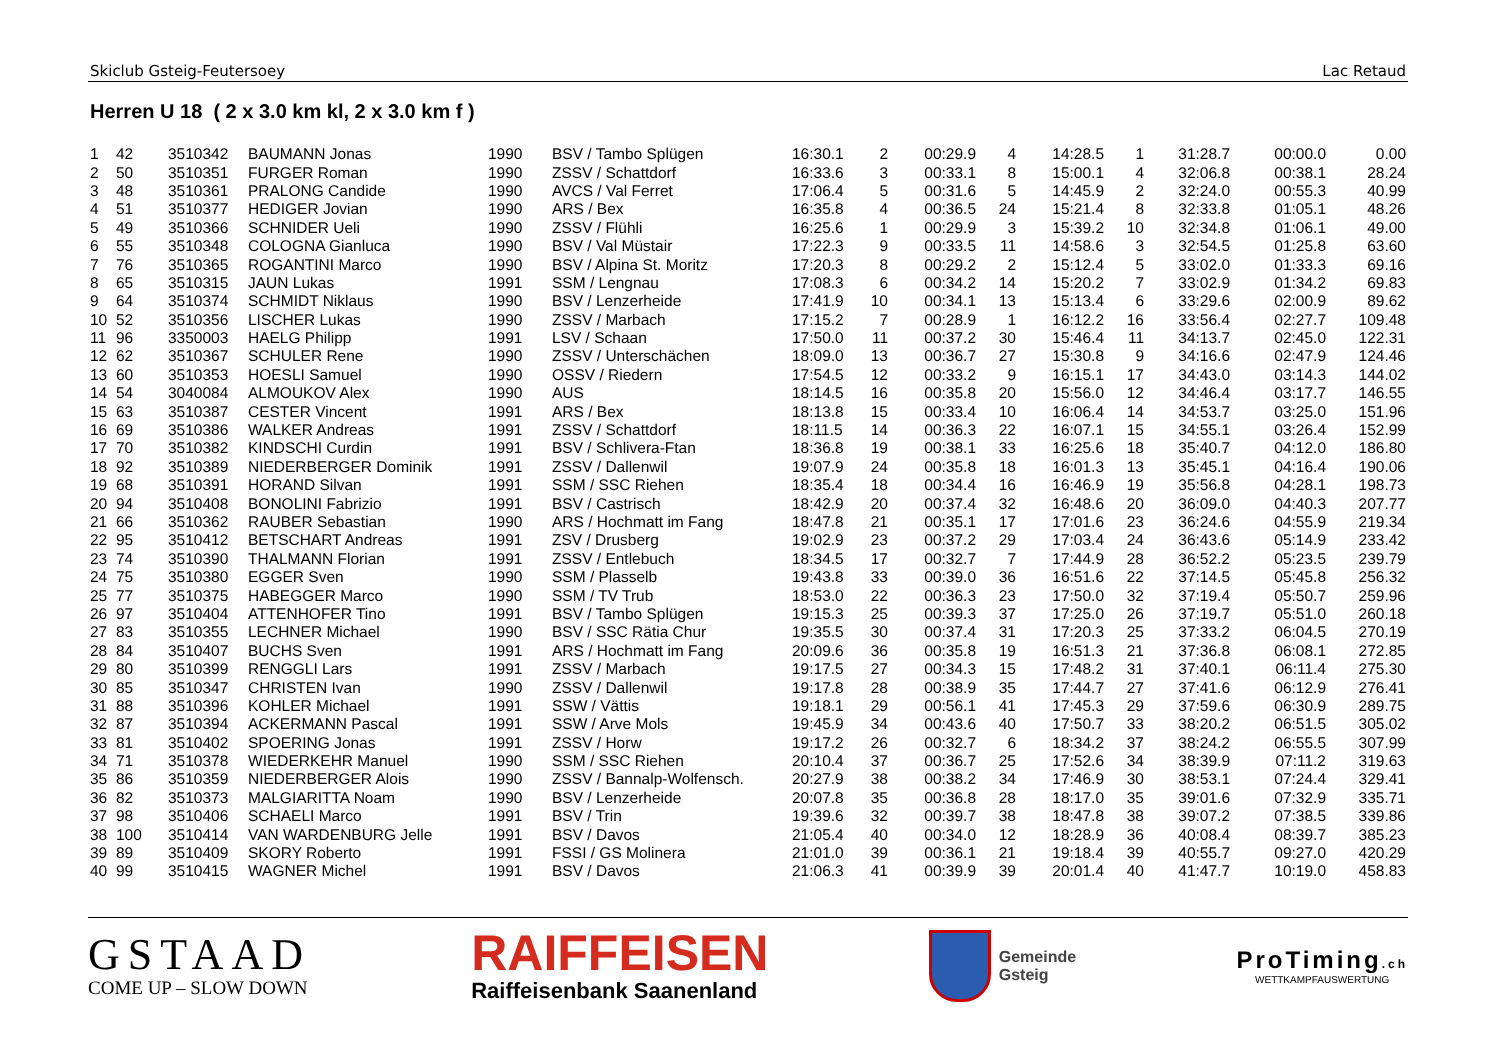Skiclub Gsteig-Feutersoey Lac Retaud
Herren U 18 ( 2 x 3.0 km kl, 2 x 3.0 km f )
| 1 | 42 | 3510342 | BAUMANN Jonas | 1990 | BSV / Tambo Splügen | 16:30.1 | 2 | 00:29.9 | 4 | 14:28.5 | 1 | 31:28.7 | 00:00.0 | 0.00 |
| 2 | 50 | 3510351 | FURGER Roman | 1990 | ZSSV / Schattdorf | 16:33.6 | 3 | 00:33.1 | 8 | 15:00.1 | 4 | 32:06.8 | 00:38.1 | 28.24 |
| 3 | 48 | 3510361 | PRALONG Candide | 1990 | AVCS / Val Ferret | 17:06.4 | 5 | 00:31.6 | 5 | 14:45.9 | 2 | 32:24.0 | 00:55.3 | 40.99 |
| 4 | 51 | 3510377 | HEDIGER Jovian | 1990 | ARS / Bex | 16:35.8 | 4 | 00:36.5 | 24 | 15:21.4 | 8 | 32:33.8 | 01:05.1 | 48.26 |
| 5 | 49 | 3510366 | SCHNIDER Ueli | 1990 | ZSSV / Flühli | 16:25.6 | 1 | 00:29.9 | 3 | 15:39.2 | 10 | 32:34.8 | 01:06.1 | 49.00 |
| 6 | 55 | 3510348 | COLOGNA Gianluca | 1990 | BSV / Val Müstair | 17:22.3 | 9 | 00:33.5 | 11 | 14:58.6 | 3 | 32:54.5 | 01:25.8 | 63.60 |
| 7 | 76 | 3510365 | ROGANTINI Marco | 1990 | BSV / Alpina St. Moritz | 17:20.3 | 8 | 00:29.2 | 2 | 15:12.4 | 5 | 33:02.0 | 01:33.3 | 69.16 |
| 8 | 65 | 3510315 | JAUN Lukas | 1991 | SSM / Lengnau | 17:08.3 | 6 | 00:34.2 | 14 | 15:20.2 | 7 | 33:02.9 | 01:34.2 | 69.83 |
| 9 | 64 | 3510374 | SCHMIDT Niklaus | 1990 | BSV / Lenzerheide | 17:41.9 | 10 | 00:34.1 | 13 | 15:13.4 | 6 | 33:29.6 | 02:00.9 | 89.62 |
| 10 | 52 | 3510356 | LISCHER Lukas | 1990 | ZSSV / Marbach | 17:15.2 | 7 | 00:28.9 | 1 | 16:12.2 | 16 | 33:56.4 | 02:27.7 | 109.48 |
| 11 | 96 | 3350003 | HAELG Philipp | 1991 | LSV / Schaan | 17:50.0 | 11 | 00:37.2 | 30 | 15:46.4 | 11 | 34:13.7 | 02:45.0 | 122.31 |
| 12 | 62 | 3510367 | SCHULER Rene | 1990 | ZSSV / Unterschächen | 18:09.0 | 13 | 00:36.7 | 27 | 15:30.8 | 9 | 34:16.6 | 02:47.9 | 124.46 |
| 13 | 60 | 3510353 | HOESLI Samuel | 1990 | OSSV / Riedern | 17:54.5 | 12 | 00:33.2 | 9 | 16:15.1 | 17 | 34:43.0 | 03:14.3 | 144.02 |
| 14 | 54 | 3040084 | ALMOUKOV Alex | 1990 | AUS | 18:14.5 | 16 | 00:35.8 | 20 | 15:56.0 | 12 | 34:46.4 | 03:17.7 | 146.55 |
| 15 | 63 | 3510387 | CESTER Vincent | 1991 | ARS / Bex | 18:13.8 | 15 | 00:33.4 | 10 | 16:06.4 | 14 | 34:53.7 | 03:25.0 | 151.96 |
| 16 | 69 | 3510386 | WALKER Andreas | 1991 | ZSSV / Schattdorf | 18:11.5 | 14 | 00:36.3 | 22 | 16:07.1 | 15 | 34:55.1 | 03:26.4 | 152.99 |
| 17 | 70 | 3510382 | KINDSCHI Curdin | 1991 | BSV / Schlivera-Ftan | 18:36.8 | 19 | 00:38.1 | 33 | 16:25.6 | 18 | 35:40.7 | 04:12.0 | 186.80 |
| 18 | 92 | 3510389 | NIEDERBERGER Dominik | 1991 | ZSSV / Dallenwil | 19:07.9 | 24 | 00:35.8 | 18 | 16:01.3 | 13 | 35:45.1 | 04:16.4 | 190.06 |
| 19 | 68 | 3510391 | HORAND Silvan | 1991 | SSM / SSC Riehen | 18:35.4 | 18 | 00:34.4 | 16 | 16:46.9 | 19 | 35:56.8 | 04:28.1 | 198.73 |
| 20 | 94 | 3510408 | BONOLINI Fabrizio | 1991 | BSV / Castrisch | 18:42.9 | 20 | 00:37.4 | 32 | 16:48.6 | 20 | 36:09.0 | 04:40.3 | 207.77 |
| 21 | 66 | 3510362 | RAUBER Sebastian | 1990 | ARS / Hochmatt im Fang | 18:47.8 | 21 | 00:35.1 | 17 | 17:01.6 | 23 | 36:24.6 | 04:55.9 | 219.34 |
| 22 | 95 | 3510412 | BETSCHART Andreas | 1991 | ZSV / Drusberg | 19:02.9 | 23 | 00:37.2 | 29 | 17:03.4 | 24 | 36:43.6 | 05:14.9 | 233.42 |
| 23 | 74 | 3510390 | THALMANN Florian | 1991 | ZSSV / Entlebuch | 18:34.5 | 17 | 00:32.7 | 7 | 17:44.9 | 28 | 36:52.2 | 05:23.5 | 239.79 |
| 24 | 75 | 3510380 | EGGER Sven | 1990 | SSM / Plasselb | 19:43.8 | 33 | 00:39.0 | 36 | 16:51.6 | 22 | 37:14.5 | 05:45.8 | 256.32 |
| 25 | 77 | 3510375 | HABEGGER Marco | 1990 | SSM / TV Trub | 18:53.0 | 22 | 00:36.3 | 23 | 17:50.0 | 32 | 37:19.4 | 05:50.7 | 259.96 |
| 26 | 97 | 3510404 | ATTENHOFER Tino | 1991 | BSV / Tambo Splügen | 19:15.3 | 25 | 00:39.3 | 37 | 17:25.0 | 26 | 37:19.7 | 05:51.0 | 260.18 |
| 27 | 83 | 3510355 | LECHNER Michael | 1990 | BSV / SSC Rätia Chur | 19:35.5 | 30 | 00:37.4 | 31 | 17:20.3 | 25 | 37:33.2 | 06:04.5 | 270.19 |
| 28 | 84 | 3510407 | BUCHS Sven | 1991 | ARS / Hochmatt im Fang | 20:09.6 | 36 | 00:35.8 | 19 | 16:51.3 | 21 | 37:36.8 | 06:08.1 | 272.85 |
| 29 | 80 | 3510399 | RENGGLI Lars | 1991 | ZSSV / Marbach | 19:17.5 | 27 | 00:34.3 | 15 | 17:48.2 | 31 | 37:40.1 | 06:11.4 | 275.30 |
| 30 | 85 | 3510347 | CHRISTEN Ivan | 1990 | ZSSV / Dallenwil | 19:17.8 | 28 | 00:38.9 | 35 | 17:44.7 | 27 | 37:41.6 | 06:12.9 | 276.41 |
| 31 | 88 | 3510396 | KOHLER Michael | 1991 | SSW / Vättis | 19:18.1 | 29 | 00:56.1 | 41 | 17:45.3 | 29 | 37:59.6 | 06:30.9 | 289.75 |
| 32 | 87 | 3510394 | ACKERMANN Pascal | 1991 | SSW / Arve Mols | 19:45.9 | 34 | 00:43.6 | 40 | 17:50.7 | 33 | 38:20.2 | 06:51.5 | 305.02 |
| 33 | 81 | 3510402 | SPOERING Jonas | 1991 | ZSSV / Horw | 19:17.2 | 26 | 00:32.7 | 6 | 18:34.2 | 37 | 38:24.2 | 06:55.5 | 307.99 |
| 34 | 71 | 3510378 | WIEDERKEHR Manuel | 1990 | SSM / SSC Riehen | 20:10.4 | 37 | 00:36.7 | 25 | 17:52.6 | 34 | 38:39.9 | 07:11.2 | 319.63 |
| 35 | 86 | 3510359 | NIEDERBERGER Alois | 1990 | ZSSV / Bannalp-Wolfensch. | 20:27.9 | 38 | 00:38.2 | 34 | 17:46.9 | 30 | 38:53.1 | 07:24.4 | 329.41 |
| 36 | 82 | 3510373 | MALGIARITTA Noam | 1990 | BSV / Lenzerheide | 20:07.8 | 35 | 00:36.8 | 28 | 18:17.0 | 35 | 39:01.6 | 07:32.9 | 335.71 |
| 37 | 98 | 3510406 | SCHAELI Marco | 1991 | BSV / Trin | 19:39.6 | 32 | 00:39.7 | 38 | 18:47.8 | 38 | 39:07.2 | 07:38.5 | 339.86 |
| 38 | 100 | 3510414 | VAN WARDENBURG Jelle | 1991 | BSV / Davos | 21:05.4 | 40 | 00:34.0 | 12 | 18:28.9 | 36 | 40:08.4 | 08:39.7 | 385.23 |
| 39 | 89 | 3510409 | SKORY Roberto | 1991 | FSSI / GS Molinera | 21:01.0 | 39 | 00:36.1 | 21 | 19:18.4 | 39 | 40:55.7 | 09:27.0 | 420.29 |
| 40 | 99 | 3510415 | WAGNER Michel | 1991 | BSV / Davos | 21:06.3 | 41 | 00:39.9 | 39 | 20:01.4 | 40 | 41:47.7 | 10:19.0 | 458.83 |
GSTAAD
COME UP – SLOW DOWN
RAIFFEISEN
Raiffeisenbank Saanenland
Gemeinde
Gsteig
ProTiming.ch
WETTKAMPFAUSWERTUNG